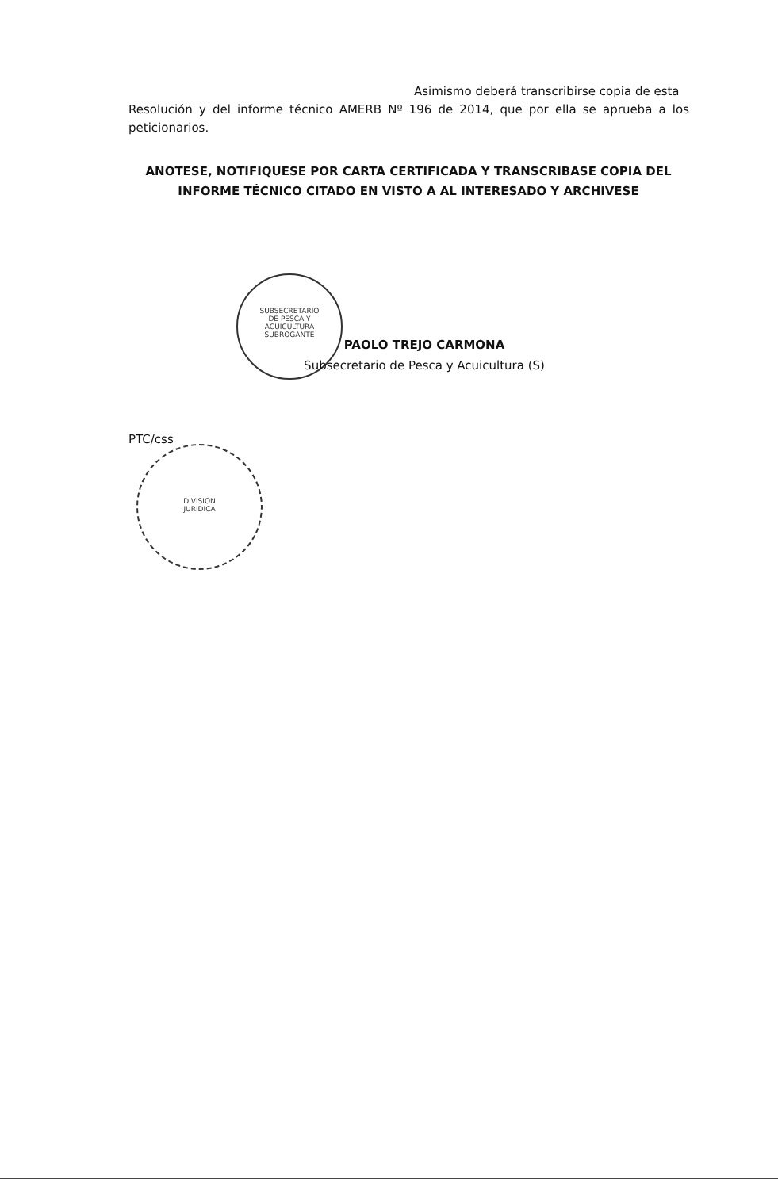Asimismo deberá transcribirse copia de esta
Resolución y del informe técnico AMERB Nº 196 de 2014, que por ella se aprueba a los peticionarios.
ANOTESE, NOTIFIQUESE POR CARTA CERTIFICADA Y TRANSCRIBASE COPIA DEL INFORME TÉCNICO CITADO EN VISTO A AL INTERESADO Y ARCHIVESE
SUBSECRETARIO
DE PESCA Y
ACUICULTURA
SUBROGANTE
PAOLO TREJO CARMONA
Subsecretario de Pesca y Acuicultura (S)
PTC/css
DIVISION
JURIDICA